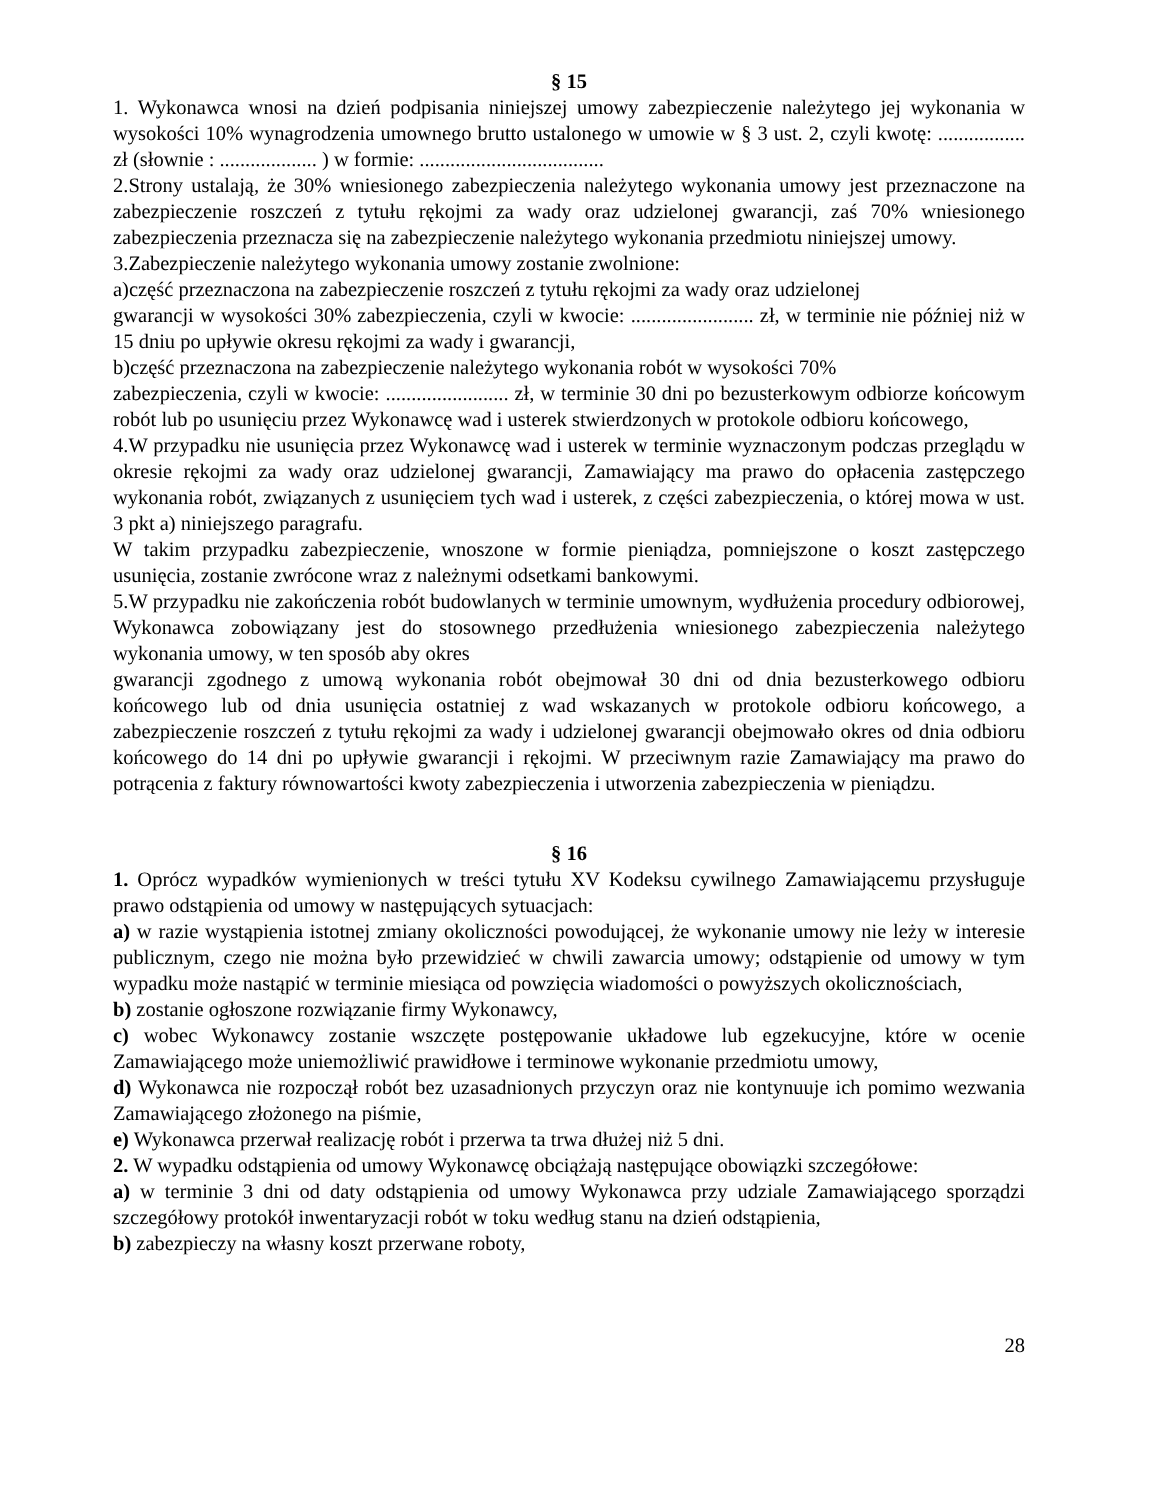§ 15
1. Wykonawca wnosi na dzień podpisania niniejszej umowy zabezpieczenie należytego jej wykonania w wysokości 10% wynagrodzenia umownego brutto ustalonego w umowie w § 3 ust. 2, czyli kwotę: ................. zł (słownie : ................... ) w formie: ....................................
2.Strony ustalają, że 30% wniesionego zabezpieczenia należytego wykonania umowy jest przeznaczone na zabezpieczenie roszczeń z tytułu rękojmi za wady oraz udzielonej gwarancji, zaś 70% wniesionego zabezpieczenia przeznacza się na zabezpieczenie należytego wykonania przedmiotu niniejszej umowy.
3.Zabezpieczenie należytego wykonania umowy zostanie zwolnione:
a)część przeznaczona na zabezpieczenie roszczeń z tytułu rękojmi za wady oraz udzielonej
gwarancji w wysokości 30% zabezpieczenia, czyli w kwocie: ........................ zł, w terminie nie później niż w 15 dniu po upływie okresu rękojmi za wady i gwarancji,
b)część przeznaczona na zabezpieczenie należytego wykonania robót w wysokości 70%
zabezpieczenia, czyli w kwocie: ........................ zł, w terminie 30 dni po bezusterkowym odbiorze końcowym robót lub po usunięciu przez Wykonawcę wad i usterek stwierdzonych w protokole odbioru końcowego,
4.W przypadku nie usunięcia przez Wykonawcę wad i usterek w terminie wyznaczonym podczas przeglądu w okresie rękojmi za wady oraz udzielonej gwarancji, Zamawiający ma prawo do opłacenia zastępczego wykonania robót, związanych z usunięciem tych wad i usterek, z części zabezpieczenia, o której mowa w ust. 3 pkt a) niniejszego paragrafu.
W takim przypadku zabezpieczenie, wnoszone w formie pieniądza, pomniejszone o koszt zastępczego usunięcia, zostanie zwrócone wraz z należnymi odsetkami bankowymi.
5.W przypadku nie zakończenia robót budowlanych w terminie umownym, wydłużenia procedury odbiorowej, Wykonawca zobowiązany jest do stosownego przedłużenia wniesionego zabezpieczenia należytego wykonania umowy, w ten sposób aby okres
gwarancji zgodnego z umową wykonania robót obejmował 30 dni od dnia bezusterkowego odbioru końcowego lub od dnia usunięcia ostatniej z wad wskazanych w protokole odbioru końcowego, a zabezpieczenie roszczeń z tytułu rękojmi za wady i udzielonej gwarancji obejmowało okres od dnia odbioru końcowego do 14 dni po upływie gwarancji i rękojmi. W przeciwnym razie Zamawiający ma prawo do potrącenia z faktury równowartości kwoty zabezpieczenia i utworzenia zabezpieczenia w pieniądzu.
§ 16
1. Oprócz wypadków wymienionych w treści tytułu XV Kodeksu cywilnego Zamawiającemu przysługuje prawo odstąpienia od umowy w następujących sytuacjach:
a) w razie wystąpienia istotnej zmiany okoliczności powodującej, że wykonanie umowy nie leży w interesie publicznym, czego nie można było przewidzieć w chwili zawarcia umowy; odstąpienie od umowy w tym wypadku może nastąpić w terminie miesiąca od powzięcia wiadomości o powyższych okolicznościach,
b) zostanie ogłoszone rozwiązanie firmy Wykonawcy,
c) wobec Wykonawcy zostanie wszczęte postępowanie układowe lub egzekucyjne, które w ocenie Zamawiającego może uniemożliwić prawidłowe i terminowe wykonanie przedmiotu umowy,
d) Wykonawca nie rozpoczął robót bez uzasadnionych przyczyn oraz nie kontynuuje ich pomimo wezwania Zamawiającego złożonego na piśmie,
e) Wykonawca przerwał realizację robót i przerwa ta trwa dłużej niż 5 dni.
2. W wypadku odstąpienia od umowy Wykonawcę obciążają następujące obowiązki szczegółowe:
a) w terminie 3 dni od daty odstąpienia od umowy Wykonawca przy udziale Zamawiającego sporządzi szczegółowy protokół inwentaryzacji robót w toku według stanu na dzień odstąpienia,
b) zabezpieczy na własny koszt przerwane roboty,
28